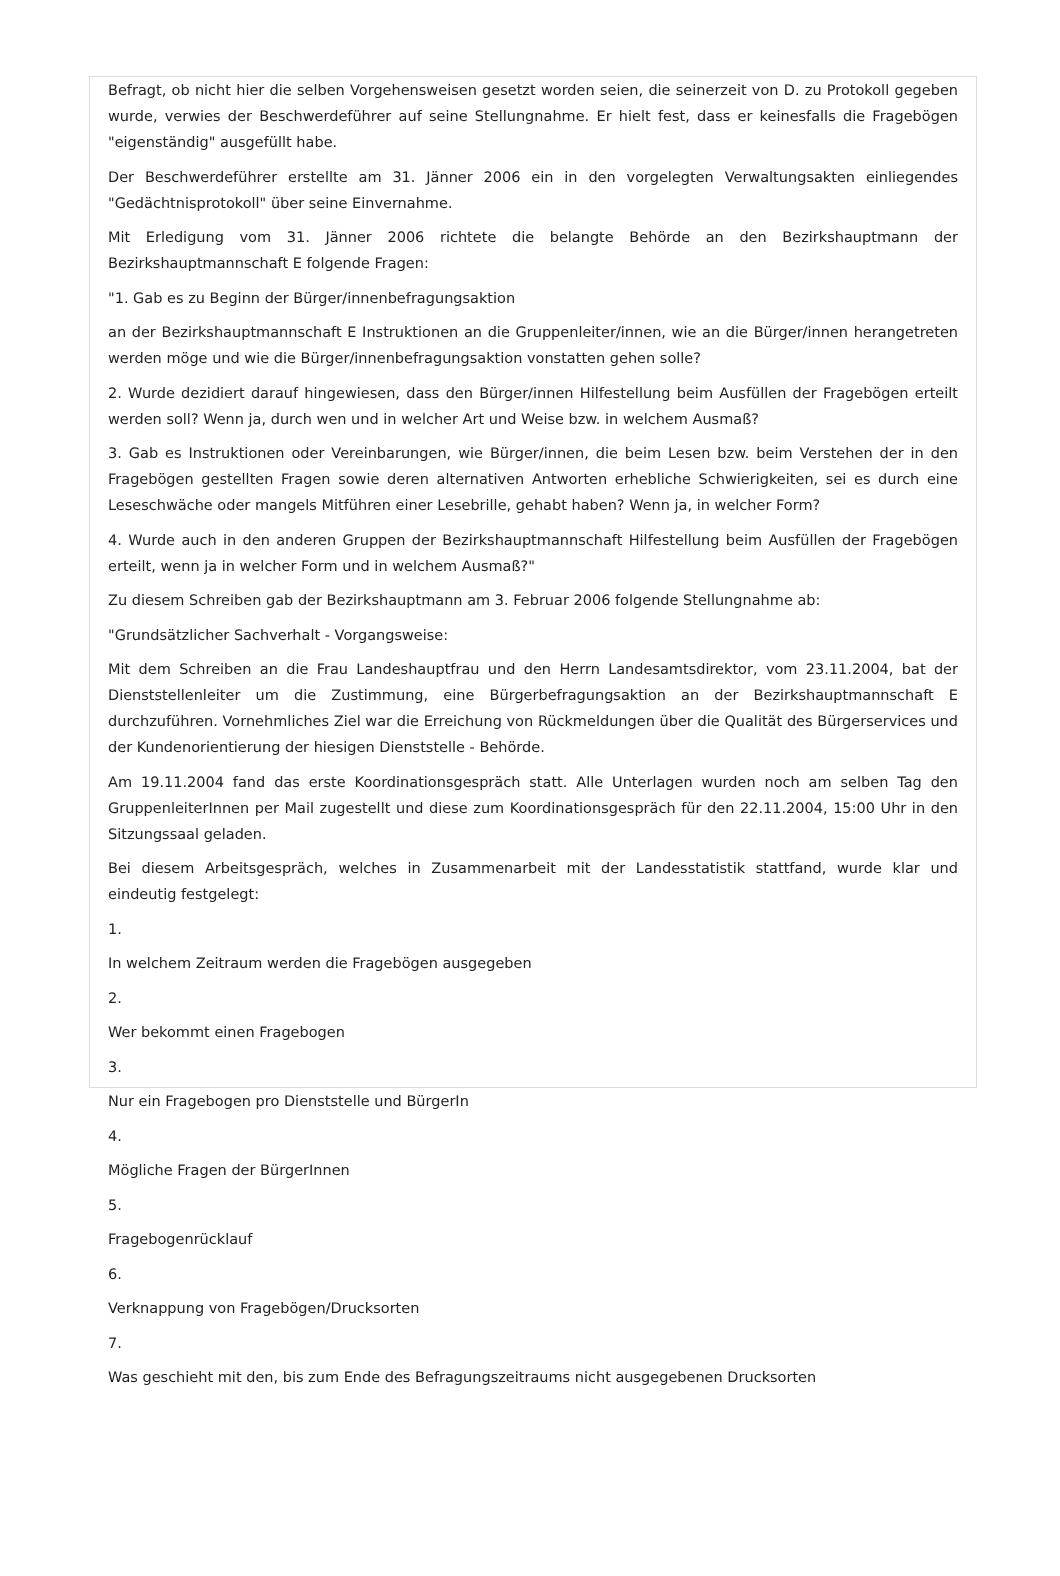Befragt, ob nicht hier die selben Vorgehensweisen gesetzt worden seien, die seinerzeit von D. zu Protokoll gegeben wurde, verwies der Beschwerdeführer auf seine Stellungnahme. Er hielt fest, dass er keinesfalls die Fragebögen "eigenständig" ausgefüllt habe.
Der Beschwerdeführer erstellte am 31. Jänner 2006 ein in den vorgelegten Verwaltungsakten einliegendes "Gedächtnisprotokoll" über seine Einvernahme.
Mit Erledigung vom 31. Jänner 2006 richtete die belangte Behörde an den Bezirkshauptmann der Bezirkshauptmannschaft E folgende Fragen:
"1. Gab es zu Beginn der Bürger/innenbefragungsaktion
an der Bezirkshauptmannschaft E Instruktionen an die Gruppenleiter/innen, wie an die Bürger/innen herangetreten werden möge und wie die Bürger/innenbefragungsaktion vonstatten gehen solle?
2. Wurde dezidiert darauf hingewiesen, dass den Bürger/innen Hilfestellung beim Ausfüllen der Fragebögen erteilt werden soll? Wenn ja, durch wen und in welcher Art und Weise bzw. in welchem Ausmaß?
3. Gab es Instruktionen oder Vereinbarungen, wie Bürger/innen, die beim Lesen bzw. beim Verstehen der in den Fragebögen gestellten Fragen sowie deren alternativen Antworten erhebliche Schwierigkeiten, sei es durch eine Leseschwäche oder mangels Mitführen einer Lesebrille, gehabt haben? Wenn ja, in welcher Form?
4. Wurde auch in den anderen Gruppen der Bezirkshauptmannschaft Hilfestellung beim Ausfüllen der Fragebögen erteilt, wenn ja in welcher Form und in welchem Ausmaß?"
Zu diesem Schreiben gab der Bezirkshauptmann am 3. Februar 2006 folgende Stellungnahme ab:
"Grundsätzlicher Sachverhalt - Vorgangsweise:
Mit dem Schreiben an die Frau Landeshauptfrau und den Herrn Landesamtsdirektor, vom 23.11.2004, bat der Dienststellenleiter um die Zustimmung, eine Bürgerbefragungsaktion an der Bezirkshauptmannschaft E durchzuführen. Vornehmliches Ziel war die Erreichung von Rückmeldungen über die Qualität des Bürgerservices und der Kundenorientierung der hiesigen Dienststelle - Behörde.
Am 19.11.2004 fand das erste Koordinationsgespräch statt. Alle Unterlagen wurden noch am selben Tag den GruppenleiterInnen per Mail zugestellt und diese zum Koordinationsgespräch für den 22.11.2004, 15:00 Uhr in den Sitzungssaal geladen.
Bei diesem Arbeitsgespräch, welches in Zusammenarbeit mit der Landesstatistik stattfand, wurde klar und eindeutig festgelegt:
1.
In welchem Zeitraum werden die Fragebögen ausgegeben
2.
Wer bekommt einen Fragebogen
3.
Nur ein Fragebogen pro Dienststelle und BürgerIn
4.
Mögliche Fragen der BürgerInnen
5.
Fragebogenrücklauf
6.
Verknappung von Fragebögen/Drucksorten
7.
Was geschieht mit den, bis zum Ende des Befragungszeitraums nicht ausgegebenen Drucksorten